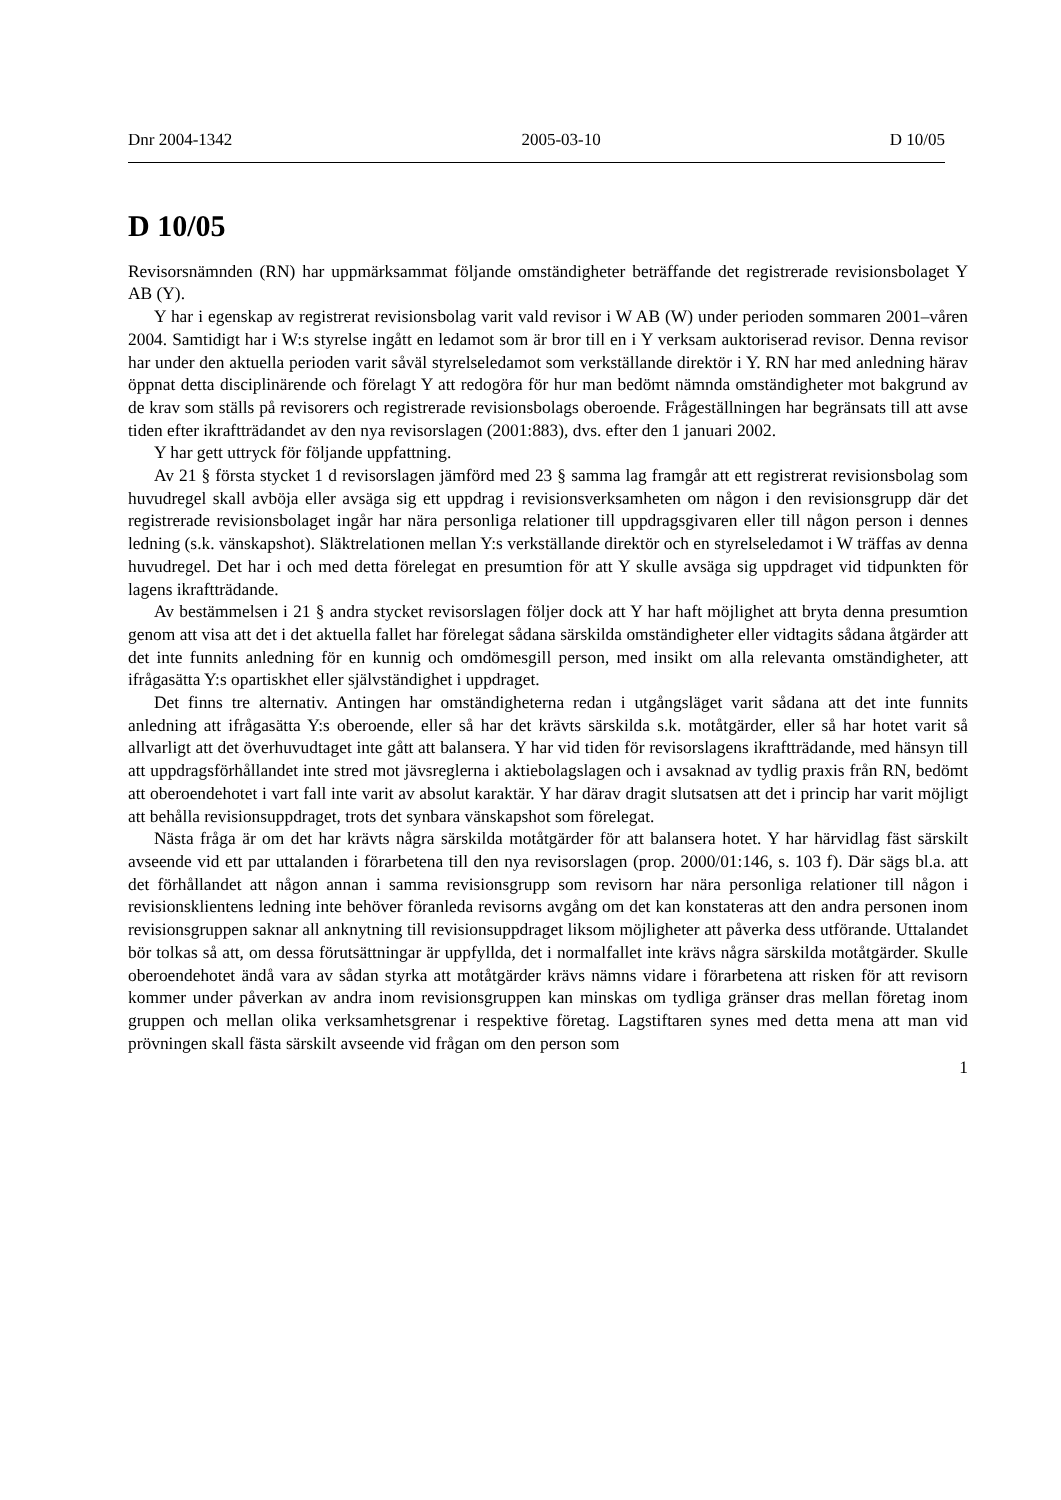Dnr 2004-1342 2005-03-10 D 10/05
D 10/05
Revisorsnämnden (RN) har uppmärksammat följande omständigheter beträffande det registrerade revisionsbolaget Y AB (Y).
Y har i egenskap av registrerat revisionsbolag varit vald revisor i W AB (W) under perioden sommaren 2001–våren 2004. Samtidigt har i W:s styrelse ingått en ledamot som är bror till en i Y verksam auktoriserad revisor. Denna revisor har under den aktuella perioden varit såväl styrelseledamot som verkställande direktör i Y. RN har med anledning härav öppnat detta disciplinärende och förelagt Y att redogöra för hur man bedömt nämnda omständigheter mot bakgrund av de krav som ställs på revisorers och registrerade revisionsbolags oberoende. Frågeställningen har begränsats till att avse tiden efter ikraftträdandet av den nya revisorslagen (2001:883), dvs. efter den 1 januari 2002.
Y har gett uttryck för följande uppfattning.
Av 21 § första stycket 1 d revisorslagen jämförd med 23 § samma lag framgår att ett registrerat revisionsbolag som huvudregel skall avböja eller avsäga sig ett uppdrag i revisionsverksamheten om någon i den revisionsgrupp där det registrerade revisionsbolaget ingår har nära personliga relationer till uppdragsgivaren eller till någon person i dennes ledning (s.k. vänskapshot). Släktrelationen mellan Y:s verkställande direktör och en styrelseledamot i W träffas av denna huvudregel. Det har i och med detta förelegat en presumtion för att Y skulle avsäga sig uppdraget vid tidpunkten för lagens ikraftträdande.
Av bestämmelsen i 21 § andra stycket revisorslagen följer dock att Y har haft möjlighet att bryta denna presumtion genom att visa att det i det aktuella fallet har förelegat sådana särskilda omständigheter eller vidtagits sådana åtgärder att det inte funnits anledning för en kunnig och omdömesgill person, med insikt om alla relevanta omständigheter, att ifrågasätta Y:s opartiskhet eller självständighet i uppdraget.
Det finns tre alternativ. Antingen har omständigheterna redan i utgångsläget varit sådana att det inte funnits anledning att ifrågasätta Y:s oberoende, eller så har det krävts särskilda s.k. motåtgärder, eller så har hotet varit så allvarligt att det överhuvudtaget inte gått att balansera. Y har vid tiden för revisorslagens ikraftträdande, med hänsyn till att uppdragsförhållandet inte stred mot jävsreglerna i aktiebolagslagen och i avsaknad av tydlig praxis från RN, bedömt att oberoendehotet i vart fall inte varit av absolut karaktär. Y har därav dragit slutsatsen att det i princip har varit möjligt att behålla revisionsuppdraget, trots det synbara vänskapshot som förelegat.
Nästa fråga är om det har krävts några särskilda motåtgärder för att balansera hotet. Y har härvidlag fäst särskilt avseende vid ett par uttalanden i förarbetena till den nya revisorslagen (prop. 2000/01:146, s. 103 f). Där sägs bl.a. att det förhållandet att någon annan i samma revisionsgrupp som revisorn har nära personliga relationer till någon i revisionsklientens ledning inte behöver föranleda revisorns avgång om det kan konstateras att den andra personen inom revisionsgruppen saknar all anknytning till revisionsuppdraget liksom möjligheter att påverka dess utförande. Uttalandet bör tolkas så att, om dessa förutsättningar är uppfyllda, det i normalfallet inte krävs några särskilda motåtgärder. Skulle oberoendehotet ändå vara av sådan styrka att motåtgärder krävs nämns vidare i förarbetena att risken för att revisorn kommer under påverkan av andra inom revisionsgruppen kan minskas om tydliga gränser dras mellan företag inom gruppen och mellan olika verksamhetsgrenar i respektive företag. Lagstiftaren synes med detta mena att man vid prövningen skall fästa särskilt avseende vid frågan om den person som
1